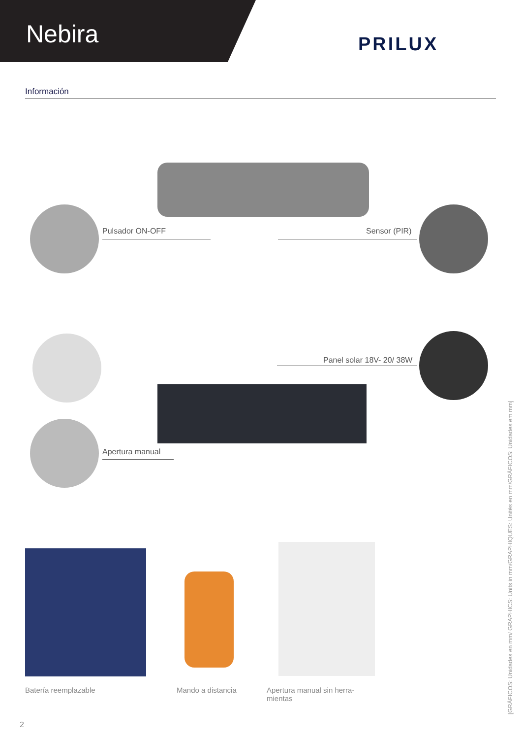Nebira PRILUX
Información
Pulsador ON-OFF Sensor (PIR)
Panel solar 18V- 20/ 38W
Apertura manual
Batería reemplazable Mando a distancia
Apertura manual sin herra-
mientas
2
[GRÁFICOS: Unidades en mm/ GRAPHICS: Units in mm/GRAPHIQUES: Unités en mm/GRÁFICOS: Unidades em mm]